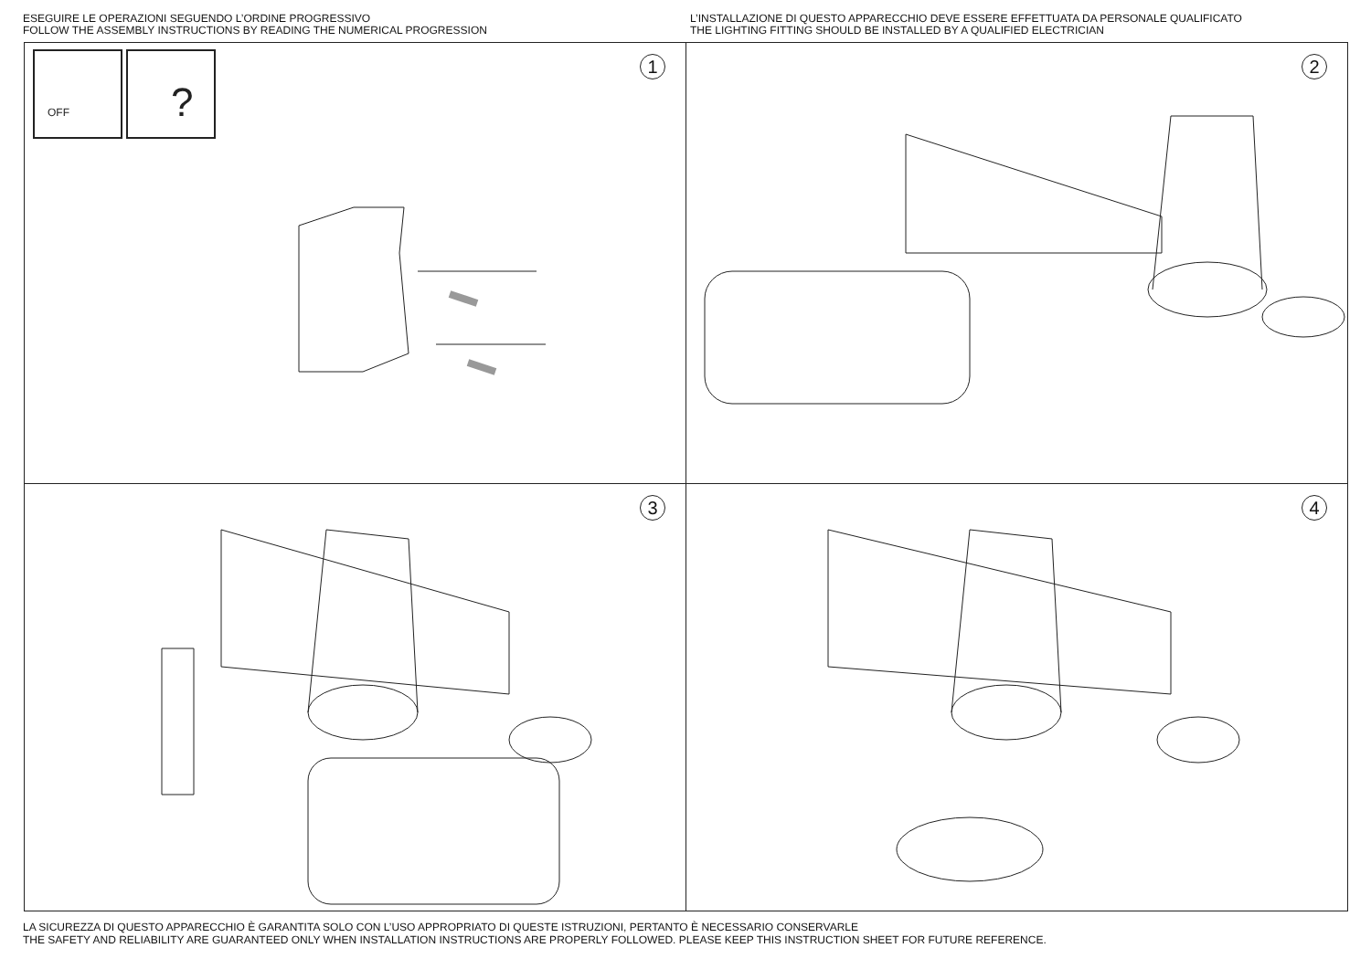ESEGUIRE LE OPERAZIONI SEGUENDO L’ORDINE PROGRESSIVO
FOLLOW THE ASSEMBLY INSTRUCTIONS BY READING THE NUMERICAL PROGRESSION
L’INSTALLAZIONE DI QUESTO APPARECCHIO DEVE ESSERE EFFETTUATA DA PERSONALE QUALIFICATO
THE LIGHTING FITTING SHOULD BE INSTALLED BY A QUALIFIED ELECTRICIAN
1
OFF
?
2
3
4
LA SICUREZZA DI QUESTO APPARECCHIO È GARANTITA SOLO CON L’USO APPROPRIATO DI QUESTE ISTRUZIONI, PERTANTO È NECESSARIO CONSERVARLE
THE SAFETY AND RELIABILITY ARE GUARANTEED ONLY WHEN INSTALLATION INSTRUCTIONS ARE PROPERLY FOLLOWED. PLEASE KEEP THIS INSTRUCTION SHEET FOR FUTURE REFERENCE.